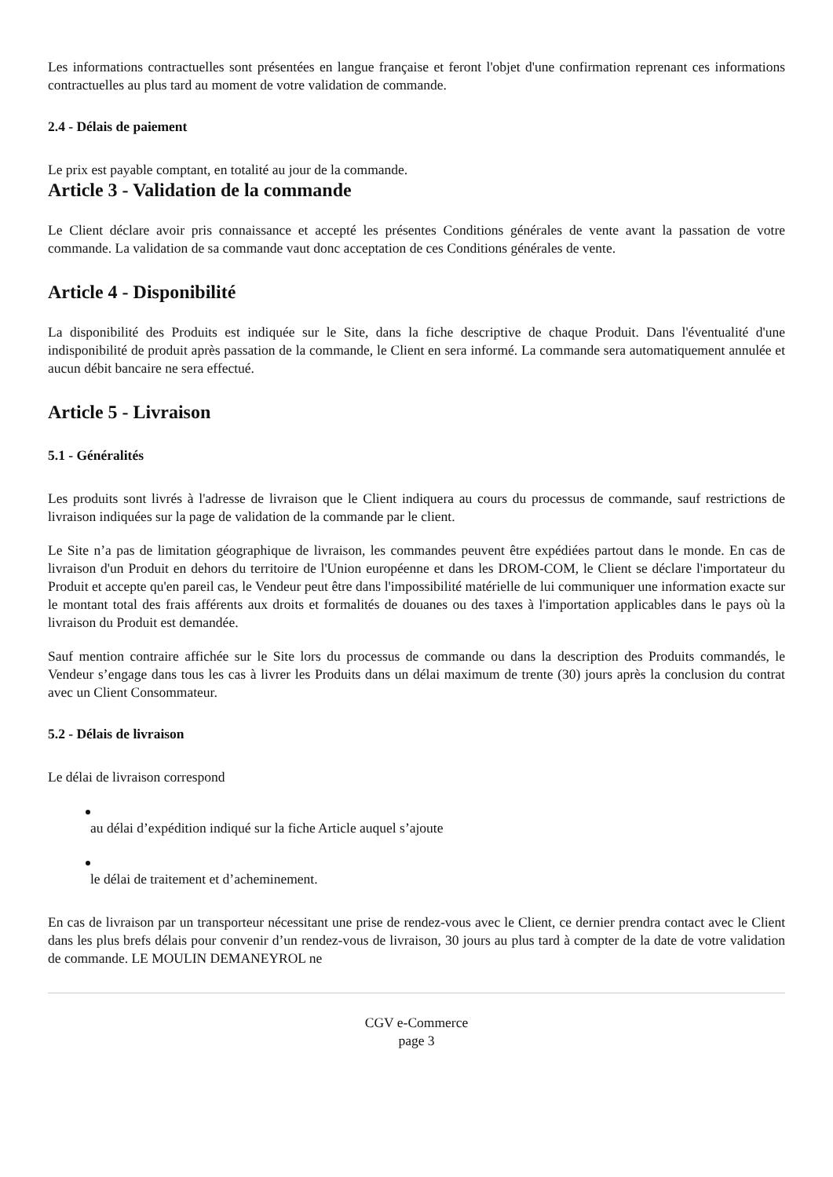Les informations contractuelles sont présentées en langue française et feront l'objet d'une confirmation reprenant ces informations contractuelles au plus tard au moment de votre validation de commande.
2.4 - Délais de paiement
Le prix est payable comptant, en totalité au jour de la commande.
Article 3 - Validation de la commande
Le Client déclare avoir pris connaissance et accepté les présentes Conditions générales de vente avant la passation de votre commande. La validation de sa commande vaut donc acceptation de ces Conditions générales de vente.
Article 4 - Disponibilité
La disponibilité des Produits est indiquée sur le Site, dans la fiche descriptive de chaque Produit. Dans l'éventualité d'une indisponibilité de produit après passation de la commande, le Client en sera informé. La commande sera automatiquement annulée et aucun débit bancaire ne sera effectué.
Article 5 - Livraison
5.1 - Généralités
Les produits sont livrés à l'adresse de livraison que le Client indiquera au cours du processus de commande, sauf restrictions de livraison indiquées sur la page de validation de la commande par le client.
Le Site n’a pas de limitation géographique de livraison, les commandes peuvent être expédiées partout dans le monde. En cas de livraison d'un Produit en dehors du territoire de l'Union européenne et dans les DROM-COM, le Client se déclare l'importateur du Produit et accepte qu'en pareil cas, le Vendeur peut être dans l'impossibilité matérielle de lui communiquer une information exacte sur le montant total des frais afférents aux droits et formalités de douanes ou des taxes à l'importation applicables dans le pays où la livraison du Produit est demandée.
Sauf mention contraire affichée sur le Site lors du processus de commande ou dans la description des Produits commandés, le Vendeur s’engage dans tous les cas à livrer les Produits dans un délai maximum de trente (30) jours après la conclusion du contrat avec un Client Consommateur.
5.2 - Délais de livraison
Le délai de livraison correspond
au délai d’expédition indiqué sur la fiche Article auquel s’ajoute
le délai de traitement et d’acheminement.
En cas de livraison par un transporteur nécessitant une prise de rendez-vous avec le Client, ce dernier prendra contact avec le Client dans les plus brefs délais pour convenir d’un rendez-vous de livraison, 30 jours au plus tard à compter de la date de votre validation de commande. LE MOULIN DEMANEYROL ne
CGV e-Commerce
page 3